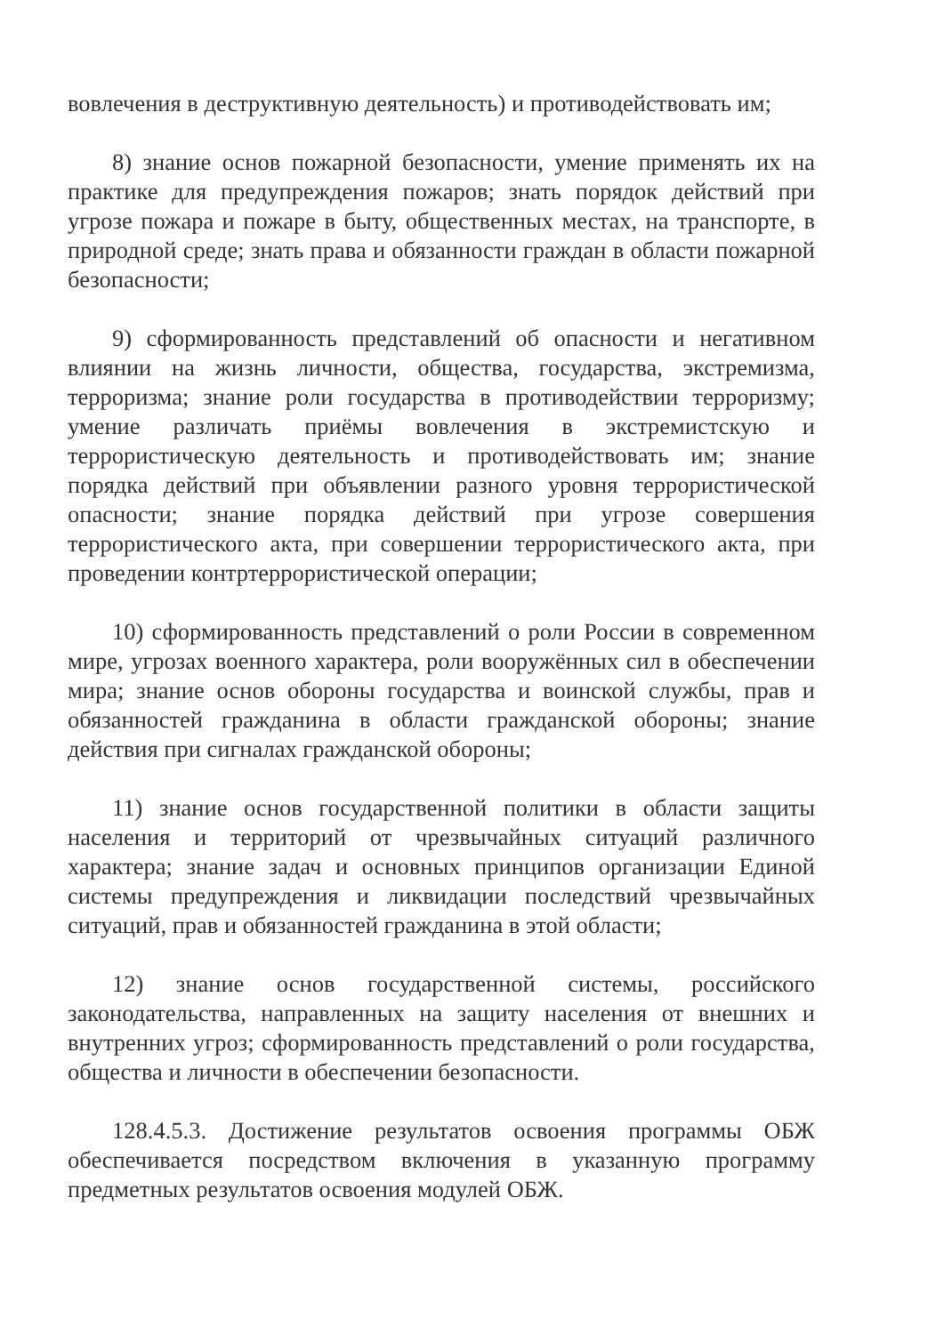вовлечения в деструктивную деятельность) и противодействовать им;
8) знание основ пожарной безопасности, умение применять их на практике для предупреждения пожаров; знать порядок действий при угрозе пожара и пожаре в быту, общественных местах, на транспорте, в природной среде; знать права и обязанности граждан в области пожарной безопасности;
9) сформированность представлений об опасности и негативном влиянии на жизнь личности, общества, государства, экстремизма, терроризма; знание роли государства в противодействии терроризму; умение различать приёмы вовлечения в экстремистскую и террористическую деятельность и противодействовать им; знание порядка действий при объявлении разного уровня террористической опасности; знание порядка действий при угрозе совершения террористического акта, при совершении террористического акта, при проведении контртеррористической операции;
10) сформированность представлений о роли России в современном мире, угрозах военного характера, роли вооружённых сил в обеспечении мира; знание основ обороны государства и воинской службы, прав и обязанностей гражданина в области гражданской обороны; знание действия при сигналах гражданской обороны;
11) знание основ государственной политики в области защиты населения и территорий от чрезвычайных ситуаций различного характера; знание задач и основных принципов организации Единой системы предупреждения и ликвидации последствий чрезвычайных ситуаций, прав и обязанностей гражданина в этой области;
12) знание основ государственной системы, российского законодательства, направленных на защиту населения от внешних и внутренних угроз; сформированность представлений о роли государства, общества и личности в обеспечении безопасности.
128.4.5.3. Достижение результатов освоения программы ОБЖ обеспечивается посредством включения в указанную программу предметных результатов освоения модулей ОБЖ.